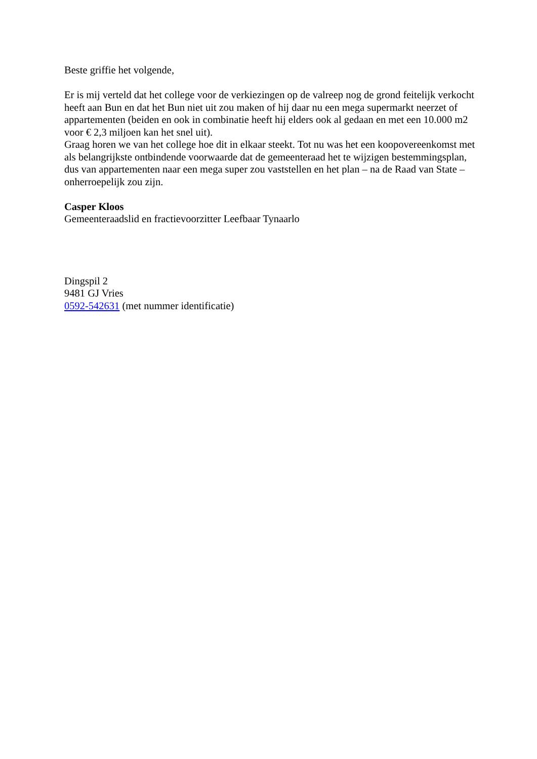Beste griffie het volgende,
Er is mij verteld dat het college voor de verkiezingen op de valreep nog de grond feitelijk verkocht heeft aan Bun en dat het Bun niet uit zou maken of hij daar nu een mega supermarkt neerzet of appartementen (beiden en ook in combinatie heeft hij elders ook al gedaan en met een 10.000 m2 voor € 2,3 miljoen kan het snel uit).
Graag horen we van het college hoe dit in elkaar steekt. Tot nu was het een koopovereenkomst met als belangrijkste ontbindende voorwaarde dat de gemeenteraad het te wijzigen bestemmingsplan, dus van appartementen naar een mega super zou vaststellen en het plan – na de Raad van State – onherroepelijk zou zijn.
Casper Kloos
Gemeenteraadslid en fractievoorzitter Leefbaar Tynaarlo
Dingspil 2
9481 GJ Vries
0592-542631 (met nummer identificatie)